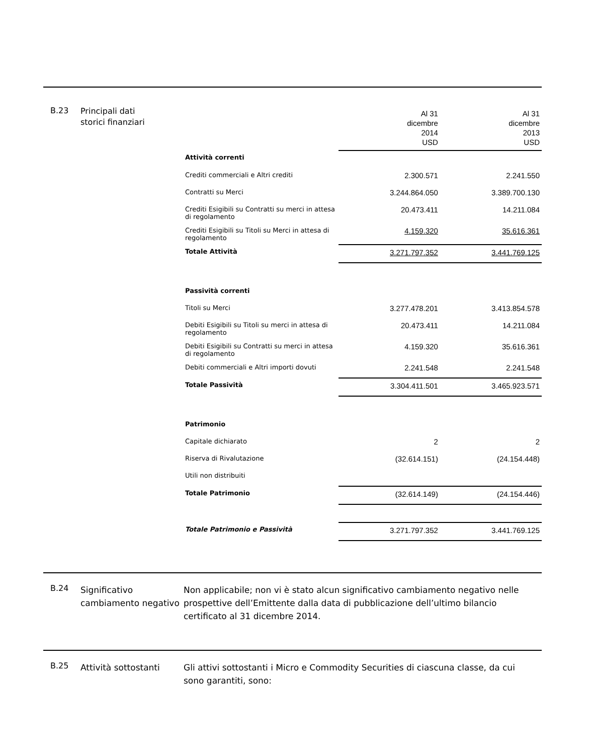B.23
Principali dati
storici finanziari
| | Al 31 dicembre 2014 USD | Al 31 dicembre 2013 USD |
| Attività correnti | | |
| Crediti commerciali e Altri crediti | 2.300.571 | 2.241.550 |
| Contratti su Merci | 3.244.864.050 | 3.389.700.130 |
| Crediti Esigibili su Contratti su merci in attesa di regolamento | 20.473.411 | 14.211.084 |
| Crediti Esigibili su Titoli su Merci in attesa di regolamento | 4.159.320 | 35.616.361 |
| Totale Attività | 3.271.797.352 | 3.441.769.125 |
| Passività correnti | | |
| Titoli su Merci | 3.277.478.201 | 3.413.854.578 |
| Debiti Esigibili su Titoli su merci in attesa di regolamento | 20.473.411 | 14.211.084 |
| Debiti Esigibili su Contratti su merci in attesa di regolamento | 4.159.320 | 35.616.361 |
| Debiti commerciali e Altri importi dovuti | 2.241.548 | 2.241.548 |
| Totale Passività | 3.304.411.501 | 3.465.923.571 |
| Patrimonio | | |
| Capitale dichiarato | 2 | 2 |
| Riserva di Rivalutazione | (32.614.151) | (24.154.448) |
| Utili non distribuiti | | |
| Totale Patrimonio | (32.614.149) | (24.154.446) |
| Totale Patrimonio e Passività | 3.271.797.352 | 3.441.769.125 |
B.24
Significativo cambiamento negativo
Non applicabile; non vi è stato alcun significativo cambiamento negativo nelle prospettive dell’Emittente dalla data di pubblicazione dell’ultimo bilancio certificato al 31 dicembre 2014.
B.25
Attività sottostanti Gli attivi sottostanti i Micro e Commodity Securities di ciascuna classe, da cui sono garantiti, sono: